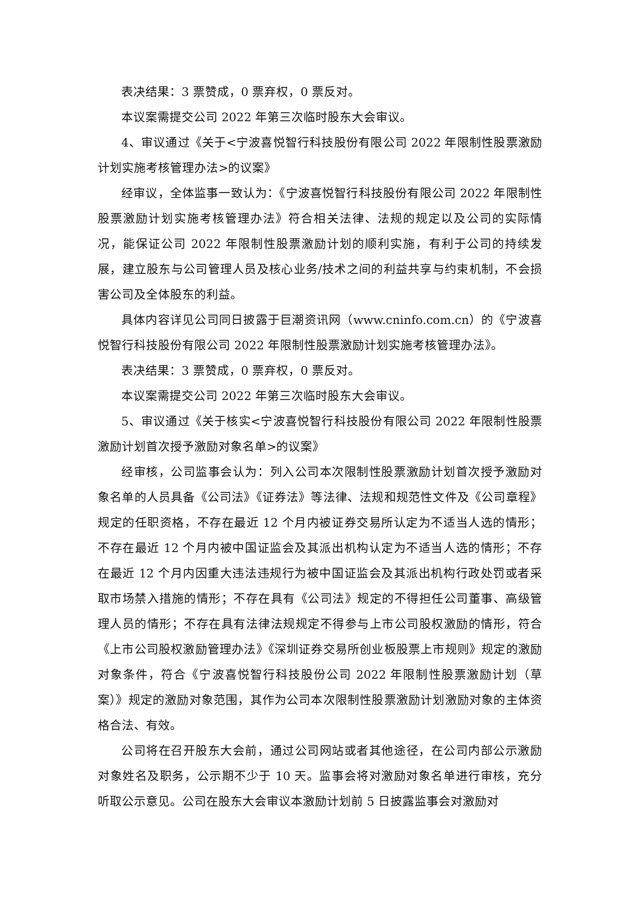表决结果：3 票赞成，0 票弃权，0 票反对。
本议案需提交公司 2022 年第三次临时股东大会审议。
4、审议通过《关于<宁波喜悦智行科技股份有限公司 2022 年限制性股票激励计划实施考核管理办法>的议案》
经审议，全体监事一致认为：《宁波喜悦智行科技股份有限公司 2022 年限制性股票激励计划实施考核管理办法》符合相关法律、法规的规定以及公司的实际情况，能保证公司 2022 年限制性股票激励计划的顺利实施，有利于公司的持续发展，建立股东与公司管理人员及核心业务/技术之间的利益共享与约束机制，不会损害公司及全体股东的利益。
具体内容详见公司同日披露于巨潮资讯网（www.cninfo.com.cn）的《宁波喜悦智行科技股份有限公司 2022 年限制性股票激励计划实施考核管理办法》。
表决结果：3 票赞成，0 票弃权，0 票反对。
本议案需提交公司 2022 年第三次临时股东大会审议。
5、审议通过《关于核实<宁波喜悦智行科技股份有限公司 2022 年限制性股票激励计划首次授予激励对象名单>的议案》
经审核，公司监事会认为：列入公司本次限制性股票激励计划首次授予激励对象名单的人员具备《公司法》《证券法》等法律、法规和规范性文件及《公司章程》规定的任职资格，不存在最近 12 个月内被证券交易所认定为不适当人选的情形；不存在最近 12 个月内被中国证监会及其派出机构认定为不适当人选的情形；不存在最近 12 个月内因重大违法违规行为被中国证监会及其派出机构行政处罚或者采取市场禁入措施的情形；不存在具有《公司法》规定的不得担任公司董事、高级管理人员的情形；不存在具有法律法规规定不得参与上市公司股权激励的情形，符合《上市公司股权激励管理办法》《深圳证券交易所创业板股票上市规则》规定的激励对象条件，符合《宁波喜悦智行科技股份公司 2022 年限制性股票激励计划（草案）》规定的激励对象范围，其作为公司本次限制性股票激励计划激励对象的主体资格合法、有效。
公司将在召开股东大会前，通过公司网站或者其他途径，在公司内部公示激励对象姓名及职务，公示期不少于 10 天。监事会将对激励对象名单进行审核，充分听取公示意见。公司在股东大会审议本激励计划前 5 日披露监事会对激励对